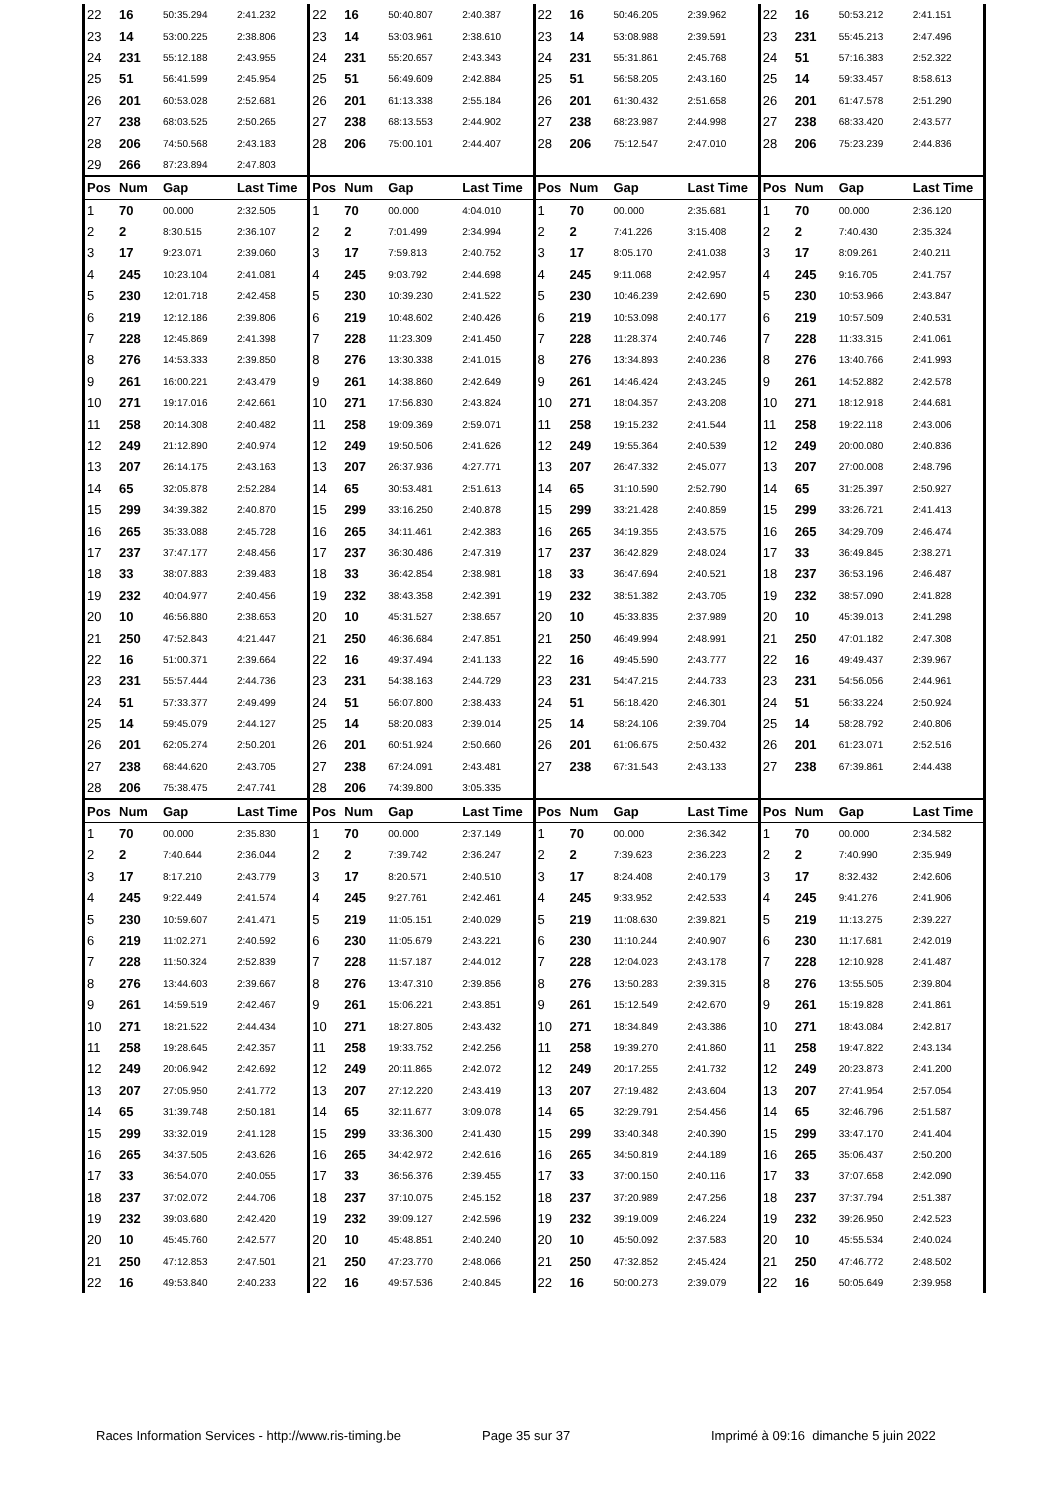| 22 | 16 | 50:35.294 | 2:41.232 | 22 | 16 | 50:40.807 | 2:40.387 | 22 | 16 | 50:46.205 | 2:39.962 | 22 | 16 | 50:53.212 | 2:41.151 |
| 23 | 14 | 53:00.225 | 2:38.806 | 23 | 14 | 53:03.961 | 2:38.610 | 23 | 14 | 53:08.988 | 2:39.591 | 23 | 231 | 55:45.213 | 2:47.496 |
| 24 | 231 | 55:12.188 | 2:43.955 | 24 | 231 | 55:20.657 | 2:43.343 | 24 | 231 | 55:31.861 | 2:45.768 | 24 | 51 | 57:16.383 | 2:52.322 |
| 25 | 51 | 56:41.599 | 2:45.954 | 25 | 51 | 56:49.609 | 2:42.884 | 25 | 51 | 56:58.205 | 2:43.160 | 25 | 14 | 59:33.457 | 8:58.613 |
| 26 | 201 | 60:53.028 | 2:52.681 | 26 | 201 | 61:13.338 | 2:55.184 | 26 | 201 | 61:30.432 | 2:51.658 | 26 | 201 | 61:47.578 | 2:51.290 |
| 27 | 238 | 68:03.525 | 2:50.265 | 27 | 238 | 68:13.553 | 2:44.902 | 27 | 238 | 68:23.987 | 2:44.998 | 27 | 238 | 68:33.420 | 2:43.577 |
| 28 | 206 | 74:50.568 | 2:43.183 | 28 | 206 | 75:00.101 | 2:44.407 | 28 | 206 | 75:12.547 | 2:47.010 | 28 | 206 | 75:23.239 | 2:44.836 |
| 29 | 266 | 87:23.894 | 2:47.803 | | | | | | | | | | | | |
| Pos | Num | Gap | Last Time | Pos | Num | Gap | Last Time | Pos | Num | Gap | Last Time | Pos | Num | Gap | Last Time |
| 1 | 70 | 00.000 | 2:32.505 | 1 | 70 | 00.000 | 4:04.010 | 1 | 70 | 00.000 | 2:35.681 | 1 | 70 | 00.000 | 2:36.120 |
| 2 | 2 | 8:30.515 | 2:36.107 | 2 | 2 | 7:01.499 | 2:34.994 | 2 | 2 | 7:41.226 | 3:15.408 | 2 | 2 | 7:40.430 | 2:35.324 |
| 3 | 17 | 9:23.071 | 2:39.060 | 3 | 17 | 7:59.813 | 2:40.752 | 3 | 17 | 8:05.170 | 2:41.038 | 3 | 17 | 8:09.261 | 2:40.211 |
| 4 | 245 | 10:23.104 | 2:41.081 | 4 | 245 | 9:03.792 | 2:44.698 | 4 | 245 | 9:11.068 | 2:42.957 | 4 | 245 | 9:16.705 | 2:41.757 |
| 5 | 230 | 12:01.718 | 2:42.458 | 5 | 230 | 10:39.230 | 2:41.522 | 5 | 230 | 10:46.239 | 2:42.690 | 5 | 230 | 10:53.966 | 2:43.847 |
| 6 | 219 | 12:12.186 | 2:39.806 | 6 | 219 | 10:48.602 | 2:40.426 | 6 | 219 | 10:53.098 | 2:40.177 | 6 | 219 | 10:57.509 | 2:40.531 |
| 7 | 228 | 12:45.869 | 2:41.398 | 7 | 228 | 11:23.309 | 2:41.450 | 7 | 228 | 11:28.374 | 2:40.746 | 7 | 228 | 11:33.315 | 2:41.061 |
| 8 | 276 | 14:53.333 | 2:39.850 | 8 | 276 | 13:30.338 | 2:41.015 | 8 | 276 | 13:34.893 | 2:40.236 | 8 | 276 | 13:40.766 | 2:41.993 |
| 9 | 261 | 16:00.221 | 2:43.479 | 9 | 261 | 14:38.860 | 2:42.649 | 9 | 261 | 14:46.424 | 2:43.245 | 9 | 261 | 14:52.882 | 2:42.578 |
| 10 | 271 | 19:17.016 | 2:42.661 | 10 | 271 | 17:56.830 | 2:43.824 | 10 | 271 | 18:04.357 | 2:43.208 | 10 | 271 | 18:12.918 | 2:44.681 |
| 11 | 258 | 20:14.308 | 2:40.482 | 11 | 258 | 19:09.369 | 2:59.071 | 11 | 258 | 19:15.232 | 2:41.544 | 11 | 258 | 19:22.118 | 2:43.006 |
| 12 | 249 | 21:12.890 | 2:40.974 | 12 | 249 | 19:50.506 | 2:41.626 | 12 | 249 | 19:55.364 | 2:40.539 | 12 | 249 | 20:00.080 | 2:40.836 |
| 13 | 207 | 26:14.175 | 2:43.163 | 13 | 207 | 26:37.936 | 4:27.771 | 13 | 207 | 26:47.332 | 2:45.077 | 13 | 207 | 27:00.008 | 2:48.796 |
| 14 | 65 | 32:05.878 | 2:52.284 | 14 | 65 | 30:53.481 | 2:51.613 | 14 | 65 | 31:10.590 | 2:52.790 | 14 | 65 | 31:25.397 | 2:50.927 |
| 15 | 299 | 34:39.382 | 2:40.870 | 15 | 299 | 33:16.250 | 2:40.878 | 15 | 299 | 33:21.428 | 2:40.859 | 15 | 299 | 33:26.721 | 2:41.413 |
| 16 | 265 | 35:33.088 | 2:45.728 | 16 | 265 | 34:11.461 | 2:42.383 | 16 | 265 | 34:19.355 | 2:43.575 | 16 | 265 | 34:29.709 | 2:46.474 |
| 17 | 237 | 37:47.177 | 2:48.456 | 17 | 237 | 36:30.486 | 2:47.319 | 17 | 237 | 36:42.829 | 2:48.024 | 17 | 33 | 36:49.845 | 2:38.271 |
| 18 | 33 | 38:07.883 | 2:39.483 | 18 | 33 | 36:42.854 | 2:38.981 | 18 | 33 | 36:47.694 | 2:40.521 | 18 | 237 | 36:53.196 | 2:46.487 |
| 19 | 232 | 40:04.977 | 2:40.456 | 19 | 232 | 38:43.358 | 2:42.391 | 19 | 232 | 38:51.382 | 2:43.705 | 19 | 232 | 38:57.090 | 2:41.828 |
| 20 | 10 | 46:56.880 | 2:38.653 | 20 | 10 | 45:31.527 | 2:38.657 | 20 | 10 | 45:33.835 | 2:37.989 | 20 | 10 | 45:39.013 | 2:41.298 |
| 21 | 250 | 47:52.843 | 4:21.447 | 21 | 250 | 46:36.684 | 2:47.851 | 21 | 250 | 46:49.994 | 2:48.991 | 21 | 250 | 47:01.182 | 2:47.308 |
| 22 | 16 | 51:00.371 | 2:39.664 | 22 | 16 | 49:37.494 | 2:41.133 | 22 | 16 | 49:45.590 | 2:43.777 | 22 | 16 | 49:49.437 | 2:39.967 |
| 23 | 231 | 55:57.444 | 2:44.736 | 23 | 231 | 54:38.163 | 2:44.729 | 23 | 231 | 54:47.215 | 2:44.733 | 23 | 231 | 54:56.056 | 2:44.961 |
| 24 | 51 | 57:33.377 | 2:49.499 | 24 | 51 | 56:07.800 | 2:38.433 | 24 | 51 | 56:18.420 | 2:46.301 | 24 | 51 | 56:33.224 | 2:50.924 |
| 25 | 14 | 59:45.079 | 2:44.127 | 25 | 14 | 58:20.083 | 2:39.014 | 25 | 14 | 58:24.106 | 2:39.704 | 25 | 14 | 58:28.792 | 2:40.806 |
| 26 | 201 | 62:05.274 | 2:50.201 | 26 | 201 | 60:51.924 | 2:50.660 | 26 | 201 | 61:06.675 | 2:50.432 | 26 | 201 | 61:23.071 | 2:52.516 |
| 27 | 238 | 68:44.620 | 2:43.705 | 27 | 238 | 67:24.091 | 2:43.481 | 27 | 238 | 67:31.543 | 2:43.133 | 27 | 238 | 67:39.861 | 2:44.438 |
| 28 | 206 | 75:38.475 | 2:47.741 | 28 | 206 | 74:39.800 | 3:05.335 | | | | | | | | |
| Pos | Num | Gap | Last Time | Pos | Num | Gap | Last Time | Pos | Num | Gap | Last Time | Pos | Num | Gap | Last Time |
| 1 | 70 | 00.000 | 2:35.830 | 1 | 70 | 00.000 | 2:37.149 | 1 | 70 | 00.000 | 2:36.342 | 1 | 70 | 00.000 | 2:34.582 |
| 2 | 2 | 7:40.644 | 2:36.044 | 2 | 2 | 7:39.742 | 2:36.247 | 2 | 2 | 7:39.623 | 2:36.223 | 2 | 2 | 7:40.990 | 2:35.949 |
| 3 | 17 | 8:17.210 | 2:43.779 | 3 | 17 | 8:20.571 | 2:40.510 | 3 | 17 | 8:24.408 | 2:40.179 | 3 | 17 | 8:32.432 | 2:42.606 |
| 4 | 245 | 9:22.449 | 2:41.574 | 4 | 245 | 9:27.761 | 2:42.461 | 4 | 245 | 9:33.952 | 2:42.533 | 4 | 245 | 9:41.276 | 2:41.906 |
| 5 | 230 | 10:59.607 | 2:41.471 | 5 | 219 | 11:05.151 | 2:40.029 | 5 | 219 | 11:08.630 | 2:39.821 | 5 | 219 | 11:13.275 | 2:39.227 |
| 6 | 219 | 11:02.271 | 2:40.592 | 6 | 230 | 11:05.679 | 2:43.221 | 6 | 230 | 11:10.244 | 2:40.907 | 6 | 230 | 11:17.681 | 2:42.019 |
| 7 | 228 | 11:50.324 | 2:52.839 | 7 | 228 | 11:57.187 | 2:44.012 | 7 | 228 | 12:04.023 | 2:43.178 | 7 | 228 | 12:10.928 | 2:41.487 |
| 8 | 276 | 13:44.603 | 2:39.667 | 8 | 276 | 13:47.310 | 2:39.856 | 8 | 276 | 13:50.283 | 2:39.315 | 8 | 276 | 13:55.505 | 2:39.804 |
| 9 | 261 | 14:59.519 | 2:42.467 | 9 | 261 | 15:06.221 | 2:43.851 | 9 | 261 | 15:12.549 | 2:42.670 | 9 | 261 | 15:19.828 | 2:41.861 |
| 10 | 271 | 18:21.522 | 2:44.434 | 10 | 271 | 18:27.805 | 2:43.432 | 10 | 271 | 18:34.849 | 2:43.386 | 10 | 271 | 18:43.084 | 2:42.817 |
| 11 | 258 | 19:28.645 | 2:42.357 | 11 | 258 | 19:33.752 | 2:42.256 | 11 | 258 | 19:39.270 | 2:41.860 | 11 | 258 | 19:47.822 | 2:43.134 |
| 12 | 249 | 20:06.942 | 2:42.692 | 12 | 249 | 20:11.865 | 2:42.072 | 12 | 249 | 20:17.255 | 2:41.732 | 12 | 249 | 20:23.873 | 2:41.200 |
| 13 | 207 | 27:05.950 | 2:41.772 | 13 | 207 | 27:12.220 | 2:43.419 | 13 | 207 | 27:19.482 | 2:43.604 | 13 | 207 | 27:41.954 | 2:57.054 |
| 14 | 65 | 31:39.748 | 2:50.181 | 14 | 65 | 32:11.677 | 3:09.078 | 14 | 65 | 32:29.791 | 2:54.456 | 14 | 65 | 32:46.796 | 2:51.587 |
| 15 | 299 | 33:32.019 | 2:41.128 | 15 | 299 | 33:36.300 | 2:41.430 | 15 | 299 | 33:40.348 | 2:40.390 | 15 | 299 | 33:47.170 | 2:41.404 |
| 16 | 265 | 34:37.505 | 2:43.626 | 16 | 265 | 34:42.972 | 2:42.616 | 16 | 265 | 34:50.819 | 2:44.189 | 16 | 265 | 35:06.437 | 2:50.200 |
| 17 | 33 | 36:54.070 | 2:40.055 | 17 | 33 | 36:56.376 | 2:39.455 | 17 | 33 | 37:00.150 | 2:40.116 | 17 | 33 | 37:07.658 | 2:42.090 |
| 18 | 237 | 37:02.072 | 2:44.706 | 18 | 237 | 37:10.075 | 2:45.152 | 18 | 237 | 37:20.989 | 2:47.256 | 18 | 237 | 37:37.794 | 2:51.387 |
| 19 | 232 | 39:03.680 | 2:42.420 | 19 | 232 | 39:09.127 | 2:42.596 | 19 | 232 | 39:19.009 | 2:46.224 | 19 | 232 | 39:26.950 | 2:42.523 |
| 20 | 10 | 45:45.760 | 2:42.577 | 20 | 10 | 45:48.851 | 2:40.240 | 20 | 10 | 45:50.092 | 2:37.583 | 20 | 10 | 45:55.534 | 2:40.024 |
| 21 | 250 | 47:12.853 | 2:47.501 | 21 | 250 | 47:23.770 | 2:48.066 | 21 | 250 | 47:32.852 | 2:45.424 | 21 | 250 | 47:46.772 | 2:48.502 |
| 22 | 16 | 49:53.840 | 2:40.233 | 22 | 16 | 49:57.536 | 2:40.845 | 22 | 16 | 50:00.273 | 2:39.079 | 22 | 16 | 50:05.649 | 2:39.958 |
Races Information Services - http://www.ris-timing.be Page 35 sur 37 Imprimé à 09:16 dimanche 5 juin 2022